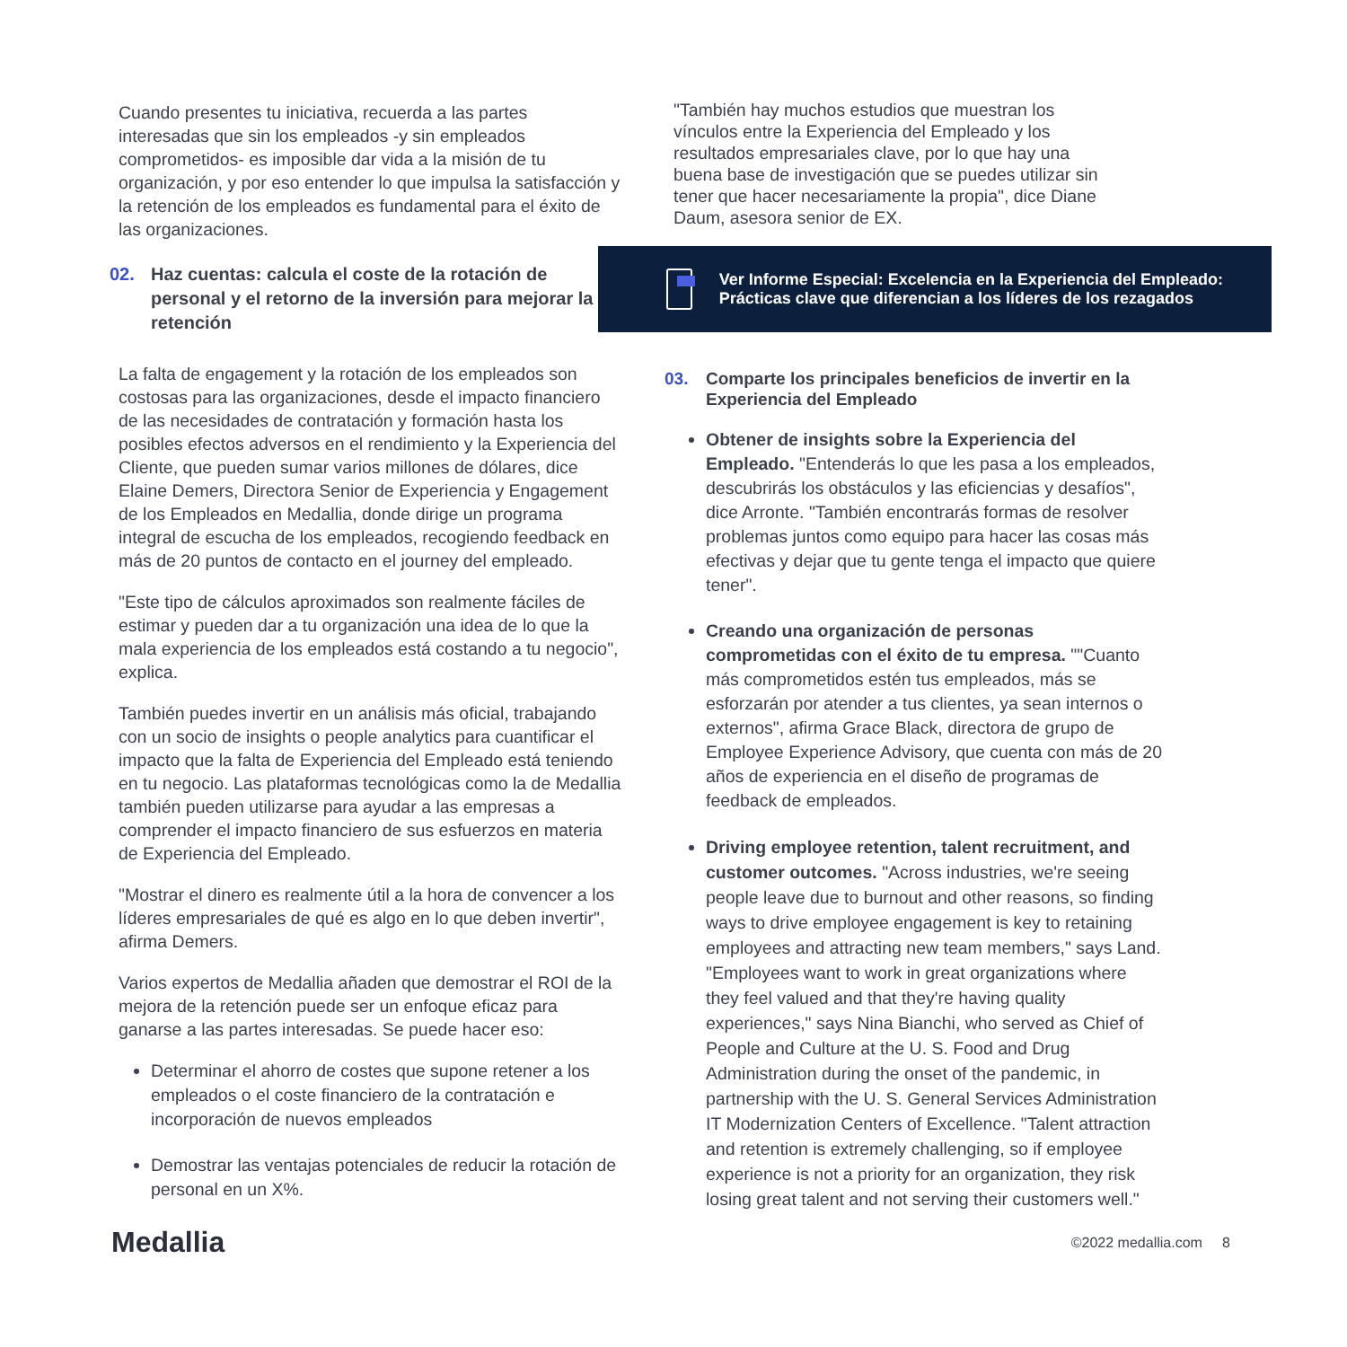Cuando presentes tu iniciativa, recuerda a las partes interesadas que sin los empleados -y sin empleados comprometidos- es imposible dar vida a la misión de tu organización, y por eso entender lo que impulsa la satisfacción y la retención de los empleados es fundamental para el éxito de las organizaciones.
02. Haz cuentas: calcula el coste de la rotación de personal y el retorno de la inversión para mejorar la retención
La falta de engagement y la rotación de los empleados son costosas para las organizaciones, desde el impacto financiero de las necesidades de contratación y formación hasta los posibles efectos adversos en el rendimiento y la Experiencia del Cliente, que pueden sumar varios millones de dólares, dice Elaine Demers, Directora Senior de Experiencia y Engagement de los Empleados en Medallia, donde dirige un programa integral de escucha de los empleados, recogiendo feedback en más de 20 puntos de contacto en el journey del empleado.
"Este tipo de cálculos aproximados son realmente fáciles de estimar y pueden dar a tu organización una idea de lo que la mala experiencia de los empleados está costando a tu negocio", explica.
También puedes invertir en un análisis más oficial, trabajando con un socio de insights o people analytics para cuantificar el impacto que la falta de Experiencia del Empleado está teniendo en tu negocio. Las plataformas tecnológicas como la de Medallia también pueden utilizarse para ayudar a las empresas a comprender el impacto financiero de sus esfuerzos en materia de Experiencia del Empleado.
"Mostrar el dinero es realmente útil a la hora de convencer a los líderes empresariales de qué es algo en lo que deben invertir", afirma Demers.
Varios expertos de Medallia añaden que demostrar el ROI de la mejora de la retención puede ser un enfoque eficaz para ganarse a las partes interesadas. Se puede hacer eso:
Determinar el ahorro de costes que supone retener a los empleados o el coste financiero de la contratación e incorporación de nuevos empleados
Demostrar las ventajas potenciales de reducir la rotación de personal en un X%.
"También hay muchos estudios que muestran los vínculos entre la Experiencia del Empleado y los resultados empresariales clave, por lo que hay una buena base de investigación que se puedes utilizar sin tener que hacer necesariamente la propia", dice Diane Daum, asesora senior de EX.
Ver Informe Especial: Excelencia en la Experiencia del Empleado: Prácticas clave que diferencian a los líderes de los rezagados
03. Comparte los principales beneficios de invertir en la Experiencia del Empleado
Obtener de insights sobre la Experiencia del Empleado. "Entenderás lo que les pasa a los empleados, descubrirás los obstáculos y las eficiencias y desafíos", dice Arronte. "También encontrarás formas de resolver problemas juntos como equipo para hacer las cosas más efectivas y dejar que tu gente tenga el impacto que quiere tener".
Creando una organización de personas comprometidas con el éxito de tu empresa. ""Cuanto más comprometidos estén tus empleados, más se esforzarán por atender a tus clientes, ya sean internos o externos", afirma Grace Black, directora de grupo de Employee Experience Advisory, que cuenta con más de 20 años de experiencia en el diseño de programas de feedback de empleados.
Driving employee retention, talent recruitment, and customer outcomes. "Across industries, we're seeing people leave due to burnout and other reasons, so finding ways to drive employee engagement is key to retaining employees and attracting new team members," says Land. "Employees want to work in great organizations where they feel valued and that they're having quality experiences," says Nina Bianchi, who served as Chief of People and Culture at the U. S. Food and Drug Administration during the onset of the pandemic, in partnership with the U. S. General Services Administration IT Modernization Centers of Excellence. "Talent attraction and retention is extremely challenging, so if employee experience is not a priority for an organization, they risk losing great talent and not serving their customers well."
Medallia ©2022 medallia.com 8